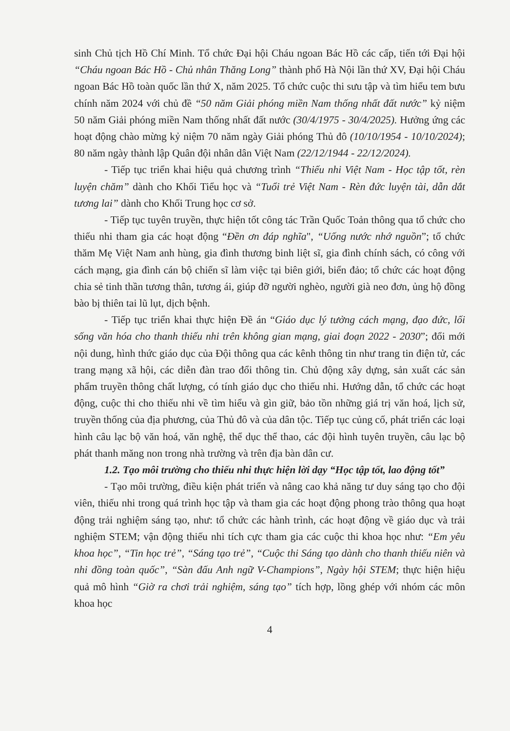sinh Chủ tịch Hồ Chí Minh. Tổ chức Đại hội Cháu ngoan Bác Hồ các cấp, tiến tới Đại hội “Cháu ngoan Bác Hồ - Chủ nhân Thăng Long” thành phố Hà Nội lần thứ XV, Đại hội Cháu ngoan Bác Hồ toàn quốc lần thứ X, năm 2025. Tổ chức cuộc thi sưu tập và tìm hiểu tem bưu chính năm 2024 với chủ đề “50 năm Giải phóng miền Nam thống nhất đất nước” kỷ niệm 50 năm Giải phóng miền Nam thống nhất đất nước (30/4/1975 - 30/4/2025). Hưởng ứng các hoạt động chào mừng kỷ niệm 70 năm ngày Giải phóng Thủ đô (10/10/1954 - 10/10/2024); 80 năm ngày thành lập Quân đội nhân dân Việt Nam (22/12/1944 - 22/12/2024).
- Tiếp tục triển khai hiệu quả chương trình “Thiếu nhi Việt Nam - Học tập tốt, rèn luyện chăm” dành cho Khối Tiểu học và “Tuổi trẻ Việt Nam - Rèn đức luyện tài, dẫn dắt tương lai” dành cho Khối Trung học cơ sở.
- Tiếp tục tuyên truyền, thực hiện tốt công tác Trần Quốc Toản thông qua tổ chức cho thiếu nhi tham gia các hoạt động “Đền ơn đáp nghĩa", “Uống nước nhớ nguồn”; tổ chức thăm Mẹ Việt Nam anh hùng, gia đình thương binh liệt sĩ, gia đình chính sách, có công với cách mạng, gia đình cán bộ chiến sĩ làm việc tại biên giới, biển đảo; tổ chức các hoạt động chia sẻ tinh thần tương thân, tương ái, giúp đỡ người nghèo, người già neo đơn, ủng hộ đồng bào bị thiên tai lũ lụt, dịch bệnh.
- Tiếp tục triển khai thực hiện Đề án “Giáo dục lý tưởng cách mạng, đạo đức, lối sống văn hóa cho thanh thiếu nhi trên không gian mạng, giai đoạn 2022 - 2030”; đổi mới nội dung, hình thức giáo dục của Đội thông qua các kênh thông tin như trang tin điện tử, các trang mạng xã hội, các diễn đàn trao đổi thông tin. Chủ động xây dựng, sản xuất các sản phẩm truyền thông chất lượng, có tính giáo dục cho thiếu nhi. Hướng dẫn, tổ chức các hoạt động, cuộc thi cho thiếu nhi về tìm hiểu và gìn giữ, bảo tồn những giá trị văn hoá, lịch sử, truyền thống của địa phương, của Thủ đô và của dân tộc. Tiếp tục củng cố, phát triển các loại hình câu lạc bộ văn hoá, văn nghệ, thể dục thể thao, các đội hình tuyên truyền, câu lạc bộ phát thanh măng non trong nhà trường và trên địa bàn dân cư.
1.2. Tạo môi trường cho thiếu nhi thực hiện lời dạy “Học tập tốt, lao động tốt”
- Tạo môi trường, điều kiện phát triển và nâng cao khả năng tư duy sáng tạo cho đội viên, thiếu nhi trong quá trình học tập và tham gia các hoạt động phong trào thông qua hoạt động trải nghiệm sáng tạo, như: tổ chức các hành trình, các hoạt động về giáo dục và trải nghiệm STEM; vận động thiếu nhi tích cực tham gia các cuộc thi khoa học như: “Em yêu khoa học”, “Tin học trẻ”, “Sáng tạo trẻ”, “Cuộc thi Sáng tạo dành cho thanh thiếu niên và nhi đồng toàn quốc”, “Sàn đấu Anh ngữ V-Champions”, Ngày hội STEM; thực hiện hiệu quả mô hình “Giờ ra chơi trải nghiệm, sáng tạo” tích hợp, lồng ghép với nhóm các môn khoa học
4